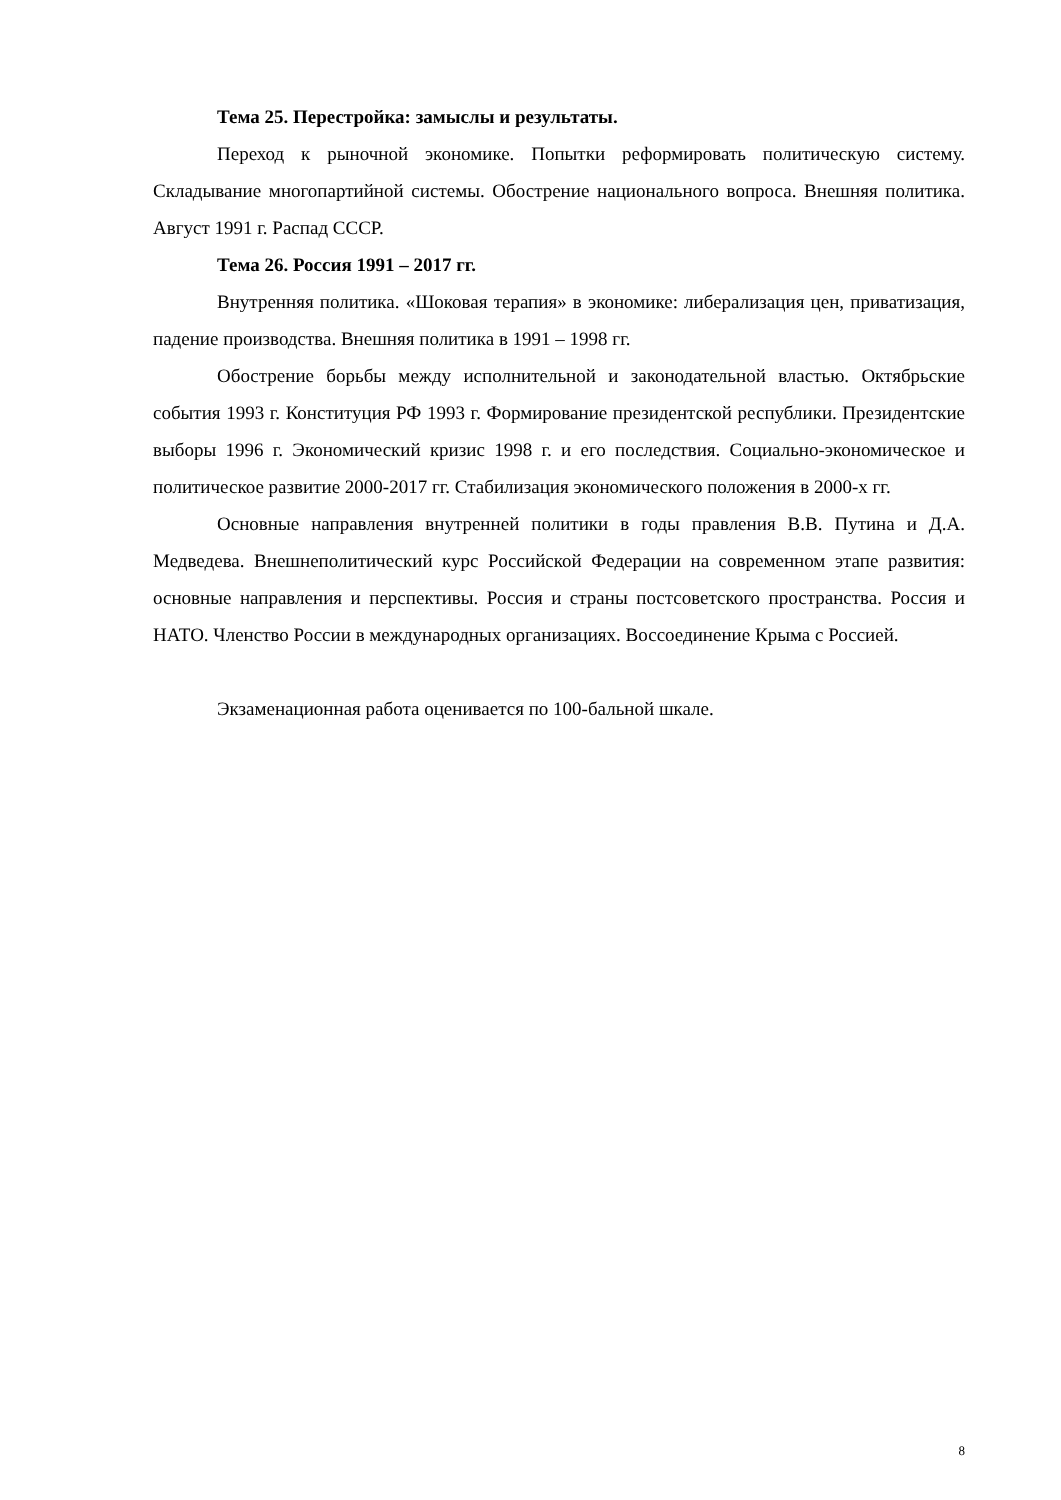Тема 25. Перестройка: замыслы и результаты.
Переход к рыночной экономике. Попытки реформировать политическую систему. Складывание многопартийной системы. Обострение национального вопроса. Внешняя политика. Август 1991 г. Распад СССР.
Тема 26. Россия 1991 – 2017 гг.
Внутренняя политика. «Шоковая терапия» в экономике: либерализация цен, приватизация, падение производства. Внешняя политика в 1991 – 1998 гг.
Обострение борьбы между исполнительной и законодательной властью. Октябрьские события 1993 г. Конституция РФ 1993 г. Формирование президентской республики. Президентские выборы 1996 г. Экономический кризис 1998 г. и его последствия. Социально-экономическое и политическое развитие 2000-2017 гг. Стабилизация экономического положения в 2000-х гг.
Основные направления внутренней политики в годы правления В.В. Путина и Д.А. Медведева. Внешнеполитический курс Российской Федерации на современном этапе развития: основные направления и перспективы. Россия и страны постсоветского пространства. Россия и НАТО. Членство России в международных организациях. Воссоединение Крыма с Россией.
Экзаменационная работа оценивается по 100-бальной шкале.
8